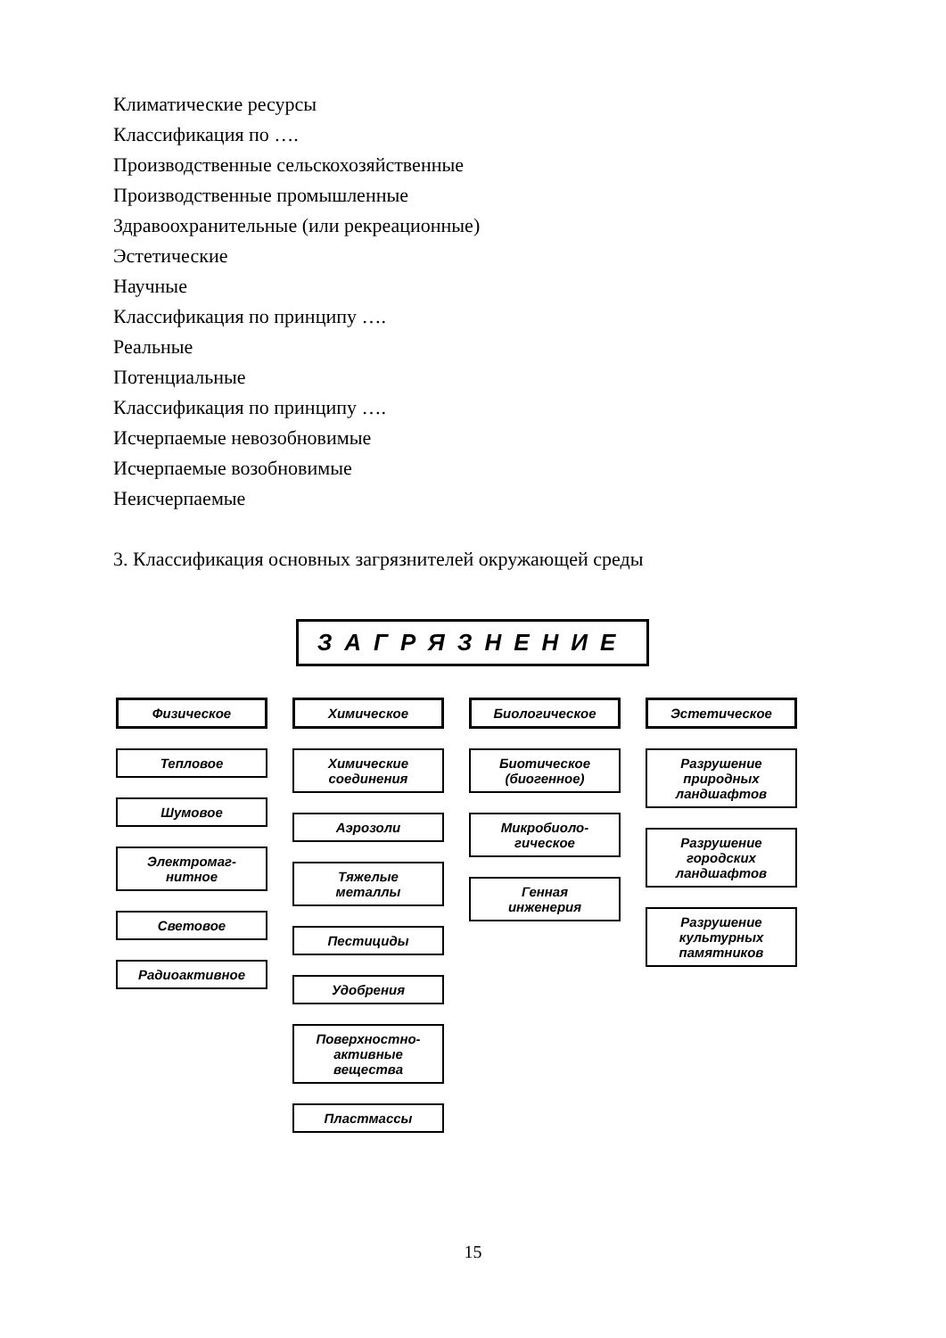Климатические ресурсы
Классификация по ….
Производственные сельскохозяйственные
Производственные промышленные
Здравоохранительные (или рекреационные)
Эстетические
Научные
Классификация по принципу ….
Реальные
Потенциальные
Классификация по принципу ….
Исчерпаемые невозобновимые
Исчерпаемые возобновимые
Неисчерпаемые
3. Классификация основных загрязнителей окружающей среды
ЗАГРЯЗНЕНИЕ
Физическое
Тепловое
Шумовое
Электромаг-
нитное
Световое
Радиоактивное
Химическое
Химические
соединения
Аэрозоли
Тяжелые
металлы
Пестициды
Удобрения
Поверхностно-
активные
вещества
Пластмассы
Биологическое
Биотическое
(биогенное)
Микробиоло-
гическое
Генная
инженерия
Эстетическое
Разрушение
природных
ландшафтов
Разрушение
городских
ландшафтов
Разрушение
культурных
памятников
15